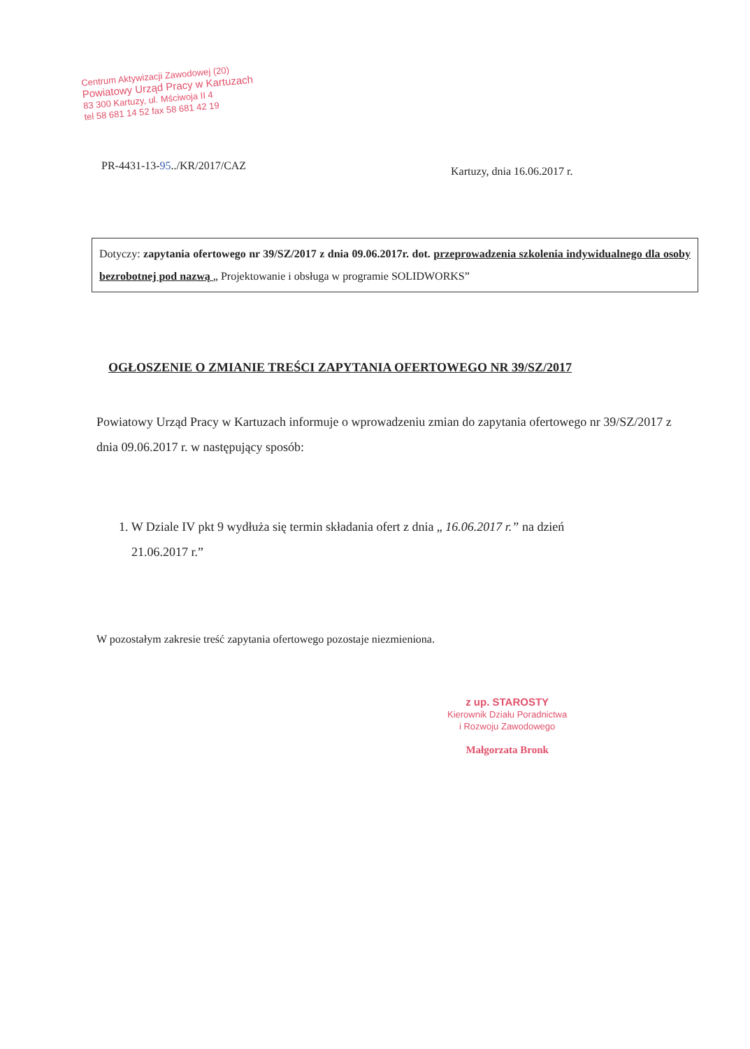Centrum Aktywizacji Zawodowej (20)
Powiatowy Urząd Pracy w Kartuzach
83 300 Kartuzy, ul. Mściwoja II 4
tel 58 681 14 52 fax 58 681 42 19
PR-4431-13-95../KR/2017/CAZ Kartuzy, dnia 16.06.2017 r.
Dotyczy: zapytania ofertowego nr 39/SZ/2017 z dnia 09.06.2017r. dot. przeprowadzenia szkolenia indywidualnego dla osoby bezrobotnej pod nazwą „ Projektowanie i obsługa w programie SOLIDWORKS”
OGŁOSZENIE O ZMIANIE TREŚCI ZAPYTANIA OFERTOWEGO NR 39/SZ/2017
Powiatowy Urząd Pracy w Kartuzach informuje o wprowadzeniu zmian do zapytania ofertowego nr 39/SZ/2017 z dnia 09.06.2017 r. w następujący sposób:
1. W Dziale IV pkt 9 wydłuża się termin składania ofert z dnia „ 16.06.2017 r.” na dzień
21.06.2017 r.”
W pozostałym zakresie treść zapytania ofertowego pozostaje niezmieniona.
z up. STAROSTY
Kierownik Działu Poradnictwa
i Rozwoju Zawodowego
Małgorzata Bronk